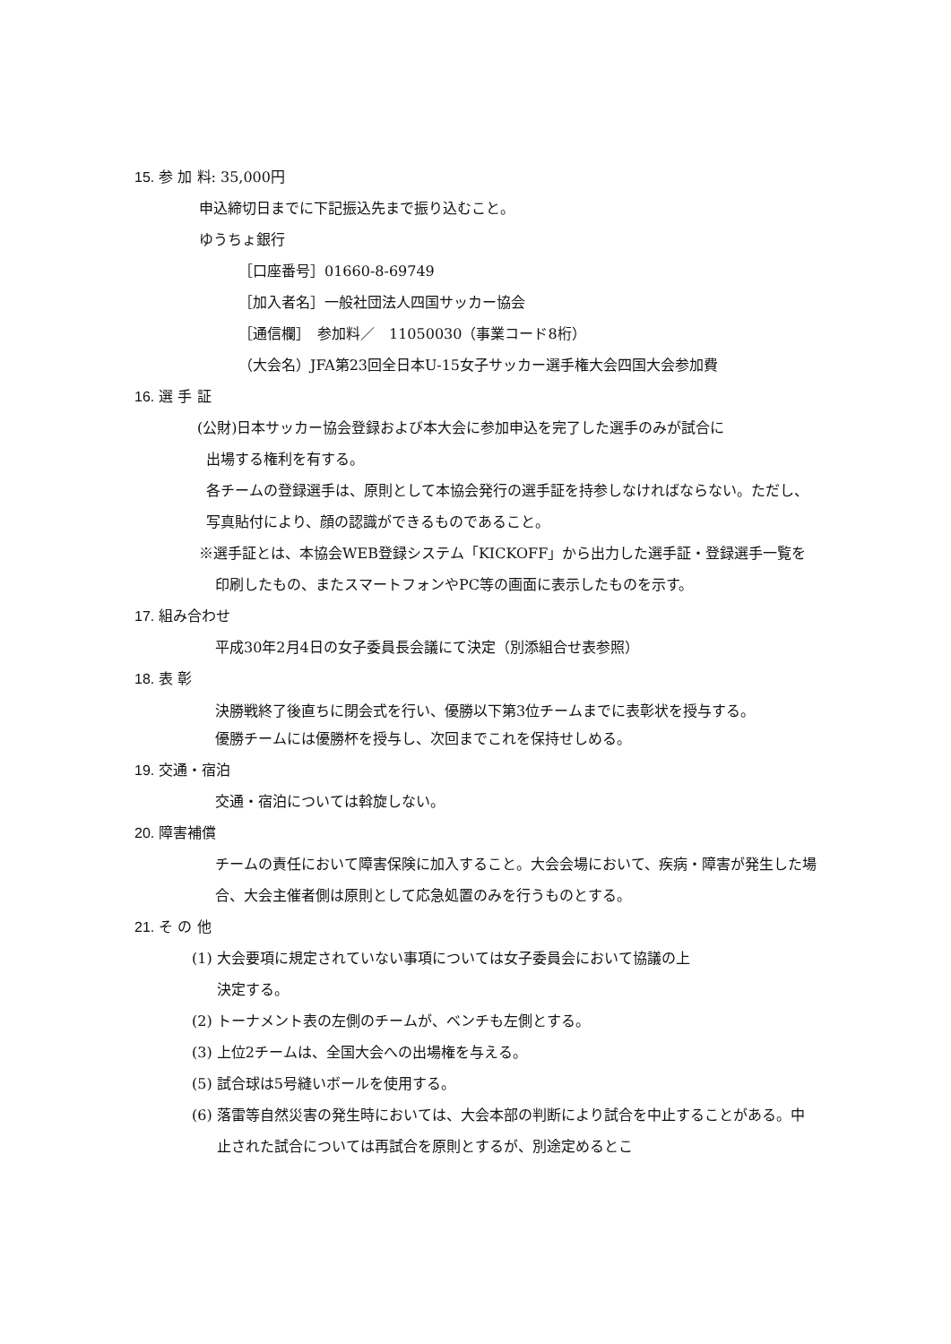15. 参 加 料: 35,000円
申込締切日までに下記振込先まで振り込むこと。
ゆうちょ銀行
［口座番号］01660-8-69749
［加入者名］一般社団法人四国サッカー協会
［通信欄］　参加料／　11050030（事業コード8桁）
（大会名）JFA第23回全日本U-15女子サッカー選手権大会四国大会参加費
16. 選 手 証
(公財)日本サッカー協会登録および本大会に参加申込を完了した選手のみが試合に
出場する権利を有する。
各チームの登録選手は、原則として本協会発行の選手証を持参しなければならない。ただし、写真貼付により、顔の認識ができるものであること。
※選手証とは、本協会WEB登録システム「KICKOFF」から出力した選手証・登録選手一覧を印刷したもの、またスマートフォンやPC等の画面に表示したものを示す。
17. 組み合わせ
平成30年2月4日の女子委員長会議にて決定（別添組合せ表参照）
18. 表 彰
決勝戦終了後直ちに閉会式を行い、優勝以下第3位チームまでに表彰状を授与する。
優勝チームには優勝杯を授与し、次回までこれを保持せしめる。
19. 交通・宿泊
交通・宿泊については斡旋しない。
20. 障害補償
チームの責任において障害保険に加入すること。大会会場において、疾病・障害が発生した場合、大会主催者側は原則として応急処置のみを行うものとする。
21. そ の 他
(1) 大会要項に規定されていない事項については女子委員会において協議の上
決定する。
(2) トーナメント表の左側のチームが、ベンチも左側とする。
(3) 上位2チームは、全国大会への出場権を与える。
(5) 試合球は5号縫いボールを使用する。
(6) 落雷等自然災害の発生時においては、大会本部の判断により試合を中止することがある。中止された試合については再試合を原則とするが、別途定めるとこ